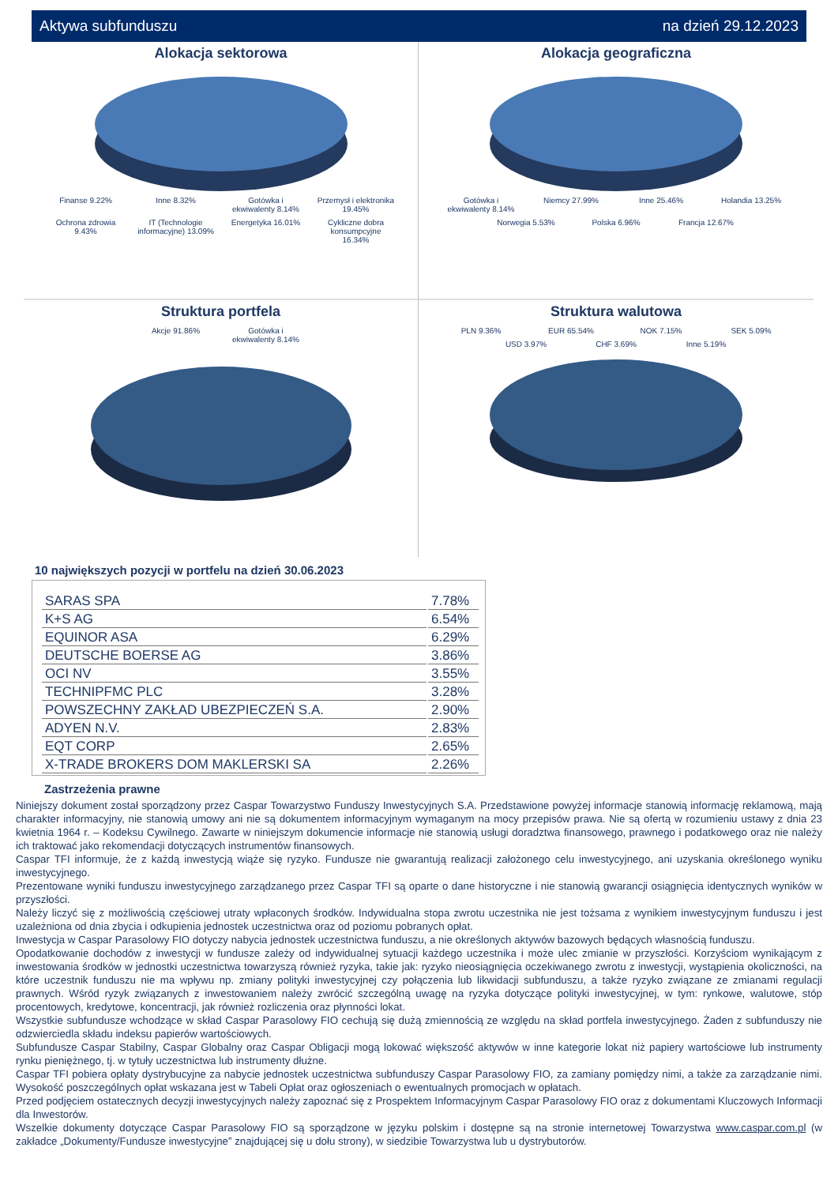Aktywa subfunduszu na dzień 29.12.2023
Alokacja sektorowa
Finanse 9.22% Inne 8.32% Gotówka i ekwiwalenty 8.14% Przemysł i elektronika 19.45% Ochrona zdrowia 9.43% IT (Technologie informacyjne) 13.09% Energetyka 16.01% Cykliczne dobra konsumpcyjne 16.34%
Alokacja geograficzna
Gotówka i ekwiwalenty 8.14% Niemcy 27.99% Inne 25.46% Holandia 13.25% Norwegia 5.53% Polska 6.96% Francja 12.67%
Struktura portfela
Akcje 91.86% Gotówka i ekwiwalenty 8.14%
Struktura walutowa
PLN 9.36% EUR 65.54% NOK 7.15% SEK 5.09% USD 3.97% CHF 3.69% Inne 5.19%
10 największych pozycji w portfelu na dzień 30.06.2023
| SARAS SPA | 7.78% |
| K+S AG | 6.54% |
| EQUINOR ASA | 6.29% |
| DEUTSCHE BOERSE AG | 3.86% |
| OCI NV | 3.55% |
| TECHNIPFMC PLC | 3.28% |
| POWSZECHNY ZAKŁAD UBEZPIECZEŃ S.A. | 2.90% |
| ADYEN N.V. | 2.83% |
| EQT CORP | 2.65% |
| X-TRADE BROKERS DOM MAKLERSKI SA | 2.26% |
Zastrzeżenia prawne
Niniejszy dokument został sporządzony przez Caspar Towarzystwo Funduszy Inwestycyjnych S.A. Przedstawione powyżej informacje stanowią informację reklamową, mają charakter informacyjny, nie stanowią umowy ani nie są dokumentem informacyjnym wymaganym na mocy przepisów prawa. Nie są ofertą w rozumieniu ustawy z dnia 23 kwietnia 1964 r. – Kodeksu Cywilnego. Zawarte w niniejszym dokumencie informacje nie stanowią usługi doradztwa finansowego, prawnego i podatkowego oraz nie należy ich traktować jako rekomendacji dotyczących instrumentów finansowych.
Caspar TFI informuje, że z każdą inwestycją wiąże się ryzyko. Fundusze nie gwarantują realizacji założonego celu inwestycyjnego, ani uzyskania określonego wyniku inwestycyjnego.
Prezentowane wyniki funduszu inwestycyjnego zarządzanego przez Caspar TFI są oparte o dane historyczne i nie stanowią gwarancji osiągnięcia identycznych wyników w przyszłości.
Należy liczyć się z możliwością częściowej utraty wpłaconych środków. Indywidualna stopa zwrotu uczestnika nie jest tożsama z wynikiem inwestycyjnym funduszu i jest uzależniona od dnia zbycia i odkupienia jednostek uczestnictwa oraz od poziomu pobranych opłat.
Inwestycja w Caspar Parasolowy FIO dotyczy nabycia jednostek uczestnictwa funduszu, a nie określonych aktywów bazowych będących własnością funduszu.
Opodatkowanie dochodów z inwestycji w fundusze zależy od indywidualnej sytuacji każdego uczestnika i może ulec zmianie w przyszłości. Korzyściom wynikającym z inwestowania środków w jednostki uczestnictwa towarzyszą również ryzyka, takie jak: ryzyko nieosiągnięcia oczekiwanego zwrotu z inwestycji, wystąpienia okoliczności, na które uczestnik funduszu nie ma wpływu np. zmiany polityki inwestycyjnej czy połączenia lub likwidacji subfunduszu, a także ryzyko związane ze zmianami regulacji prawnych. Wśród ryzyk związanych z inwestowaniem należy zwrócić szczególną uwagę na ryzyka dotyczące polityki inwestycyjnej, w tym: rynkowe, walutowe, stóp procentowych, kredytowe, koncentracji, jak również rozliczenia oraz płynności lokat.
Wszystkie subfundusze wchodzące w skład Caspar Parasolowy FIO cechują się dużą zmiennością ze względu na skład portfela inwestycyjnego. Żaden z subfunduszy nie odzwierciedla składu indeksu papierów wartościowych.
Subfundusze Caspar Stabilny, Caspar Globalny oraz Caspar Obligacji mogą lokować większość aktywów w inne kategorie lokat niż papiery wartościowe lub instrumenty rynku pieniężnego, tj. w tytuły uczestnictwa lub instrumenty dłużne.
Caspar TFI pobiera opłaty dystrybucyjne za nabycie jednostek uczestnictwa subfunduszy Caspar Parasolowy FIO, za zamiany pomiędzy nimi, a także za zarządzanie nimi. Wysokość poszczególnych opłat wskazana jest w Tabeli Opłat oraz ogłoszeniach o ewentualnych promocjach w opłatach.
Przed podjęciem ostatecznych decyzji inwestycyjnych należy zapoznać się z Prospektem Informacyjnym Caspar Parasolowy FIO oraz z dokumentami Kluczowych Informacji dla Inwestorów.
Wszelkie dokumenty dotyczące Caspar Parasolowy FIO są sporządzone w języku polskim i dostępne są na stronie internetowej Towarzystwa www.caspar.com.pl (w zakładce „Dokumenty/Fundusze inwestycyjne” znajdującej się u dołu strony), w siedzibie Towarzystwa lub u dystrybutorów.